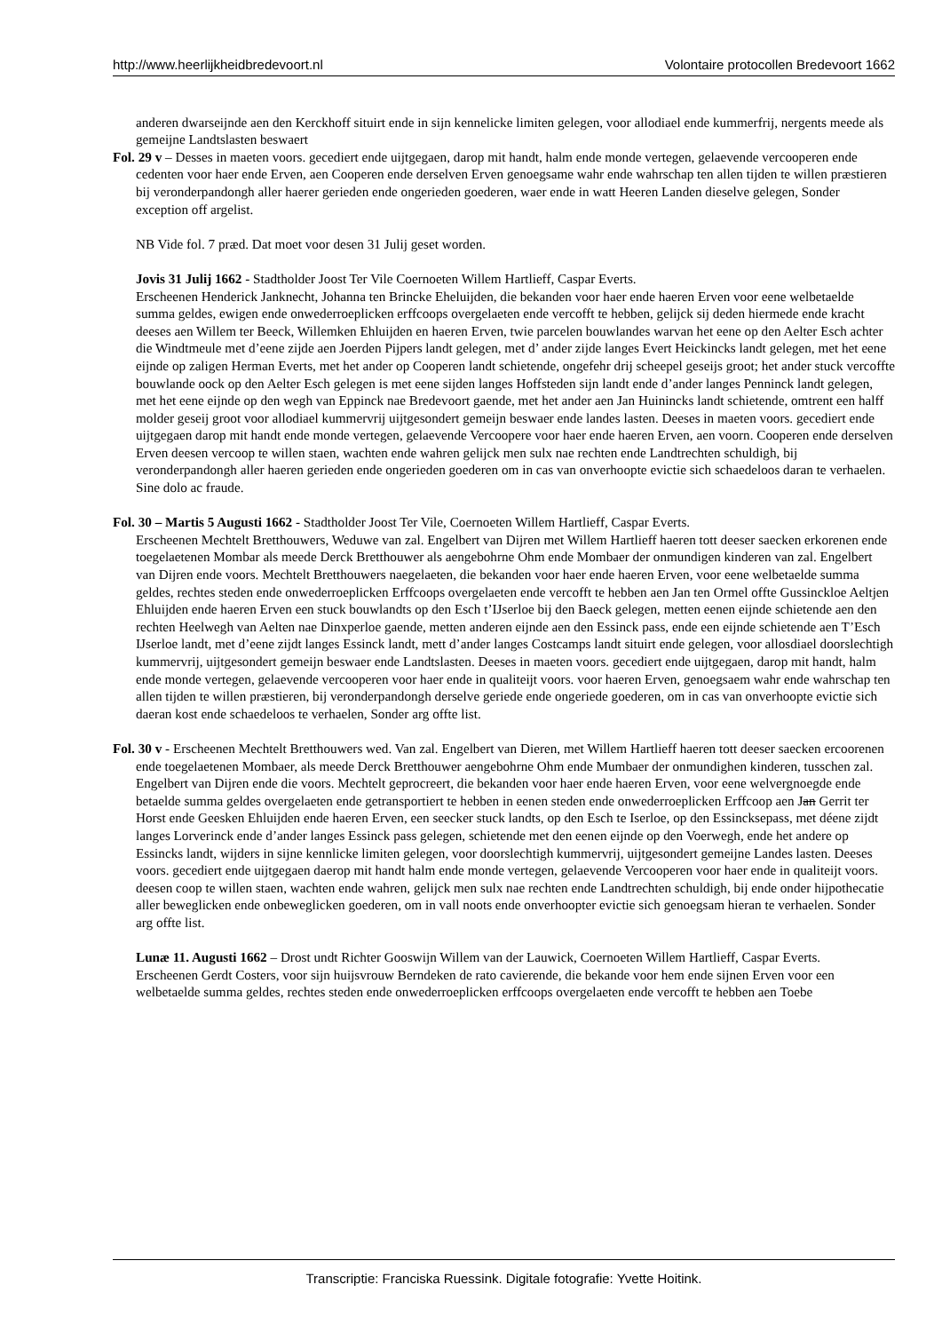http://www.heerlijkheidbredevoort.nl Volontaire protocollen Bredevoort 1662
anderen dwarseijnde aen den Kerckhoff situirt ende in sijn kennelicke limiten gelegen, voor allodiael ende kummerfrij, nergents meede als gemeijne Landtslasten beswaert
Fol. 29 v – Desses in maeten voors. gecediert ende uijtgegaen, darop mit handt, halm ende monde vertegen, gelaevende vercooperen ende cedenten voor haer ende Erven, aen Cooperen ende derselven Erven genoegsame wahr ende wahrschap ten allen tijden te willen præstieren bij veronderpandongh aller haerer gerieden ende ongerieden goederen, waer ende in watt Heeren Landen dieselve gelegen, Sonder exception off argelist.
NB Vide fol. 7 præd. Dat moet voor desen 31 Julij geset worden.
Jovis 31 Julij 1662 - Stadtholder Joost Ter Vile Coernoeten Willem Hartlieff, Caspar Everts.
Erscheenen Henderick Janknecht, Johanna ten Brincke Eheluijden, die bekanden voor haer ende haeren Erven voor eene welbetaelde summa geldes, ewigen ende onwederroeplicken erffcoops overgelaeten ende vercofft te hebben, gelijck sij deden hiermede ende kracht deeses aen Willem ter Beeck, Willemken Ehluijden en haeren Erven, twie parcelen bouwlandes warvan het eene op den Aelter Esch achter die Windtmeule met d’eene zijde aen Joerden Pijpers landt gelegen, met d’ ander zijde langes Evert Heickincks landt gelegen, met het eene eijnde op zaligen Herman Everts, met het ander op Cooperen landt schietende, ongefehr drij scheepel geseijs groot; het ander stuck vercoffte bouwlande oock op den Aelter Esch gelegen is met eene sijden langes Hoffsteden sijn landt ende d’ander langes Penninck landt gelegen, met het eene eijnde op den wegh van Eppinck nae Bredevoort gaende, met het ander aen Jan Huinincks landt schietende, omtrent een halff molder geseij groot voor allodiael kummervrij uijtgesondert gemeijn beswaer ende landes lasten. Deeses in maeten voors. gecediert ende uijtgegaen darop mit handt ende monde vertegen, gelaevende Vercoopere voor haer ende haeren Erven, aen voorn. Cooperen ende derselven Erven deesen vercoop te willen staen, wachten ende wahren gelijck men sulx nae rechten ende Landtrechten schuldigh, bij veronderpandongh aller haeren gerieden ende ongerieden goederen om in cas van onverhoopte evictie sich schaedeloos daran te verhaelen. Sine dolo ac fraude.
Fol. 30 – Martis 5 Augusti 1662 - Stadtholder Joost Ter Vile, Coernoeten Willem Hartlieff, Caspar Everts.
Erscheenen Mechtelt Bretthouwers, Weduwe van zal. Engelbert van Dijren met Willem Hartlieff haeren tott deeser saecken erkorenen ende toegelaetenen Mombar als meede Derck Bretthouwer als aengebohrne Ohm ende Mombaer der onmundigen kinderen van zal. Engelbert van Dijren ende voors. Mechtelt Bretthouwers naegelaeten, die bekanden voor haer ende haeren Erven, voor eene welbetaelde summa geldes, rechtes steden ende onwederroeplicken Erffcoops overgelaeten ende vercofft te hebben aen Jan ten Ormel offte Gussinckloe Aeltjen Ehluijden ende haeren Erven een stuck bouwlandts op den Esch t’IJserloe bij den Baeck gelegen, metten eenen eijnde schietende aen den rechten Heelwegh van Aelten nae Dinxperloe gaende, metten anderen eijnde aen den Essinck pass, ende een eijnde schietende aen T’Esch IJserloe landt, met d’eene zijdt langes Essinck landt, mett d’ander langes Costcamps landt situirt ende gelegen, voor allosdiael doorslechtigh kummervrij, uijtgesondert gemeijn beswaer ende Landtslasten. Deeses in maeten voors. gecediert ende uijtgegaen, darop mit handt, halm ende monde vertegen, gelaevende vercooperen voor haer ende in qualiteijt voors. voor haeren Erven, genoegsaem wahr ende wahrschap ten allen tijden te willen præstieren, bij veronderpandongh derselve geriede ende ongeriede goederen, om in cas van onverhoopte evictie sich daeran kost ende schaedeloos te verhaelen, Sonder arg offte list.
Fol. 30 v - Erscheenen Mechtelt Bretthouwers wed. Van zal. Engelbert van Dieren, met Willem Hartlieff haeren tott deeser saecken ercoorenen ende toegelaetenen Mombaer, als meede Derck Bretthouwer aengebohrne Ohm ende Mumbaer der onmundighen kinderen, tusschen zal. Engelbert van Dijren ende die voors. Mechtelt geprocreert, die bekanden voor haer ende haeren Erven, voor eene welvergnoegde ende betaelde summa geldes overgelaeten ende getransportiert te hebben in eenen steden ende onwederroeplicken Erffcoop aen Jan Gerrit ter Horst ende Geesken Ehluijden ende haeren Erven, een seecker stuck landts, op den Esch te Iserloe, op den Essincksepass, met déene zijdt langes Lorverinck ende d’ander langes Essinck pass gelegen, schietende met den eenen eijnde op den Voerwegh, ende het andere op Essincks landt, wijders in sijne kennlicke limiten gelegen, voor doorslechtigh kummervrij, uijtgesondert gemeijne Landes lasten. Deeses voors. gecediert ende uijtgegaen daerop mit handt halm ende monde vertegen, gelaevende Vercooperen voor haer ende in qualiteijt voors. deesen coop te willen staen, wachten ende wahren, gelijck men sulx nae rechten ende Landtrechten schuldigh, bij ende onder hijpothecatie aller beweglicken ende onbeweglicken goederen, om in vall noots ende onverhoopter evictie sich genoegsam hieran te verhaelen. Sonder arg offte list.
Lunæ 11. Augusti 1662 – Drost undt Richter Gooswijn Willem van der Lauwick, Coernoeten Willem Hartlieff, Caspar Everts.
Erscheenen Gerdt Costers, voor sijn huijsvrouw Berndeken de rato cavierende, die bekande voor hem ende sijnen Erven voor een welbetaelde summa geldes, rechtes steden ende onwederroeplicken erffcoops overgelaeten ende vercofft te hebben aen Toebe
Transcriptie: Franciska Ruessink. Digitale fotografie: Yvette Hoitink.